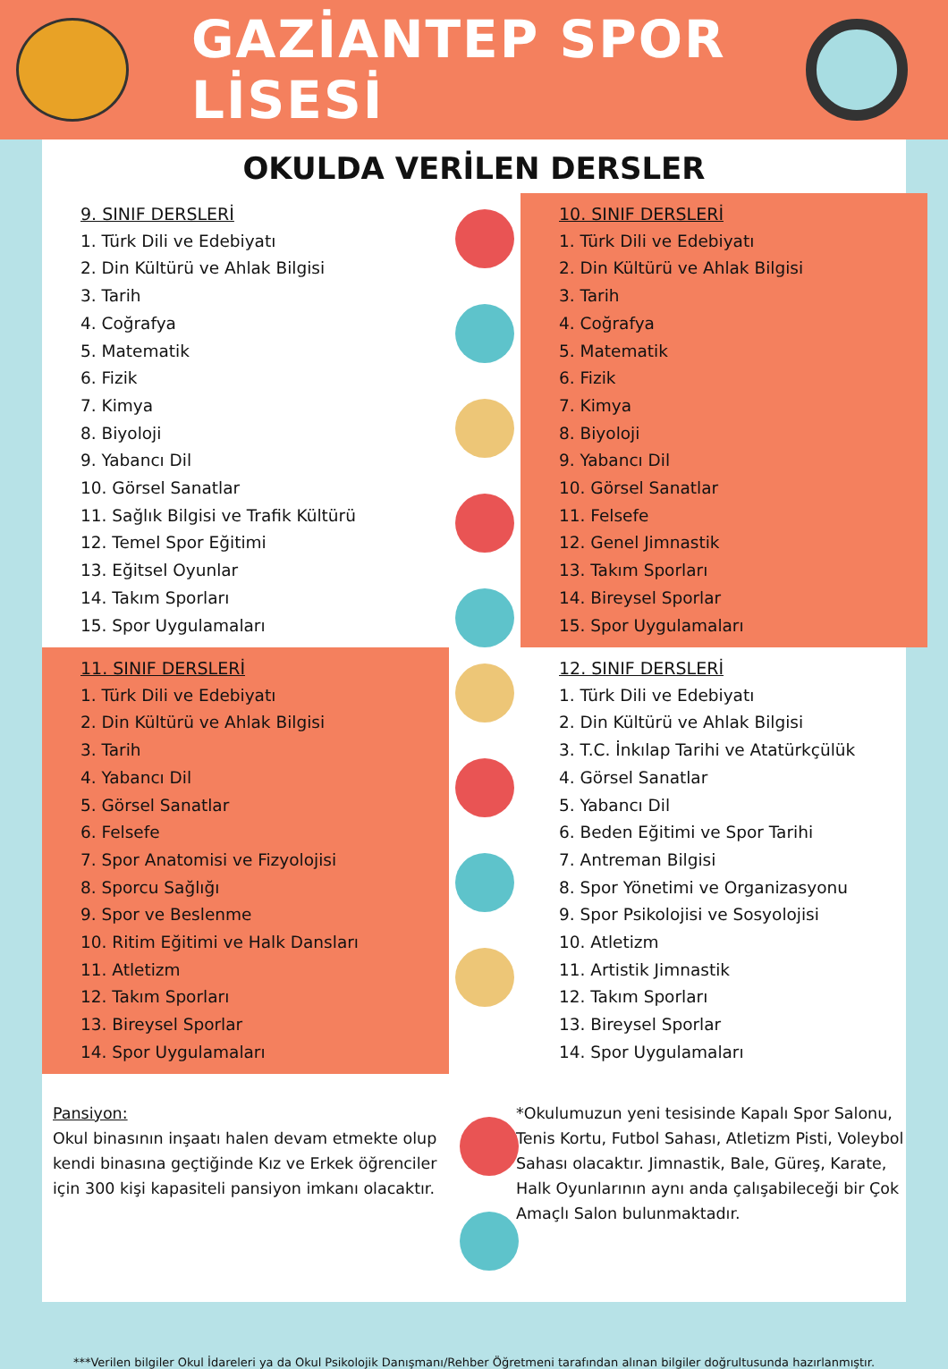GAZİANTEP SPOR LİSESİ
OKULDA VERİLEN DERSLER
9. SINIF DERSLERİ
1. Türk Dili ve Edebiyatı
2. Din Kültürü ve Ahlak Bilgisi
3. Tarih
4. Coğrafya
5. Matematik
6. Fizik
7. Kimya
8. Biyoloji
9. Yabancı Dil
10. Görsel Sanatlar
11. Sağlık Bilgisi ve Trafik Kültürü
12. Temel Spor Eğitimi
13. Eğitsel Oyunlar
14. Takım Sporları
15. Spor Uygulamaları
10. SINIF DERSLERİ
1. Türk Dili ve Edebiyatı
2. Din Kültürü ve Ahlak Bilgisi
3. Tarih
4. Coğrafya
5. Matematik
6. Fizik
7. Kimya
8. Biyoloji
9. Yabancı Dil
10. Görsel Sanatlar
11. Felsefe
12. Genel Jimnastik
13. Takım Sporları
14. Bireysel Sporlar
15. Spor Uygulamaları
11. SINIF DERSLERİ
1. Türk Dili ve Edebiyatı
2. Din Kültürü ve Ahlak Bilgisi
3. Tarih
4. Yabancı Dil
5. Görsel Sanatlar
6. Felsefe
7. Spor Anatomisi ve Fizyolojisi
8. Sporcu Sağlığı
9. Spor ve Beslenme
10. Ritim Eğitimi ve Halk Dansları
11. Atletizm
12. Takım Sporları
13. Bireysel Sporlar
14. Spor Uygulamaları
12. SINIF DERSLERİ
1. Türk Dili ve Edebiyatı
2. Din Kültürü ve Ahlak Bilgisi
3. T.C. İnkılap Tarihi ve Atatürkçülük
4. Görsel Sanatlar
5. Yabancı Dil
6. Beden Eğitimi ve Spor Tarihi
7. Antreman Bilgisi
8. Spor Yönetimi ve Organizasyonu
9. Spor Psikolojisi ve Sosyolojisi
10. Atletizm
11. Artistik Jimnastik
12. Takım Sporları
13. Bireysel Sporlar
14. Spor Uygulamaları
Pansiyon:
Okul binasının inşaatı halen devam etmekte olup kendi binasına geçtiğinde Kız ve Erkek öğrenciler için 300 kişi kapasiteli pansiyon imkanı olacaktır.
*Okulumuzun yeni tesisinde Kapalı Spor Salonu, Tenis Kortu, Futbol Sahası, Atletizm Pisti, Voleybol Sahası olacaktır. Jimnastik, Bale, Güreş, Karate, Halk Oyunlarının aynı anda çalışabileceği bir Çok Amaçlı Salon bulunmaktadır.
***Verilen bilgiler Okul İdareleri ya da Okul Psikolojik Danışmanı/Rehber Öğretmeni tarafından alınan bilgiler doğrultusunda hazırlanmıştır.